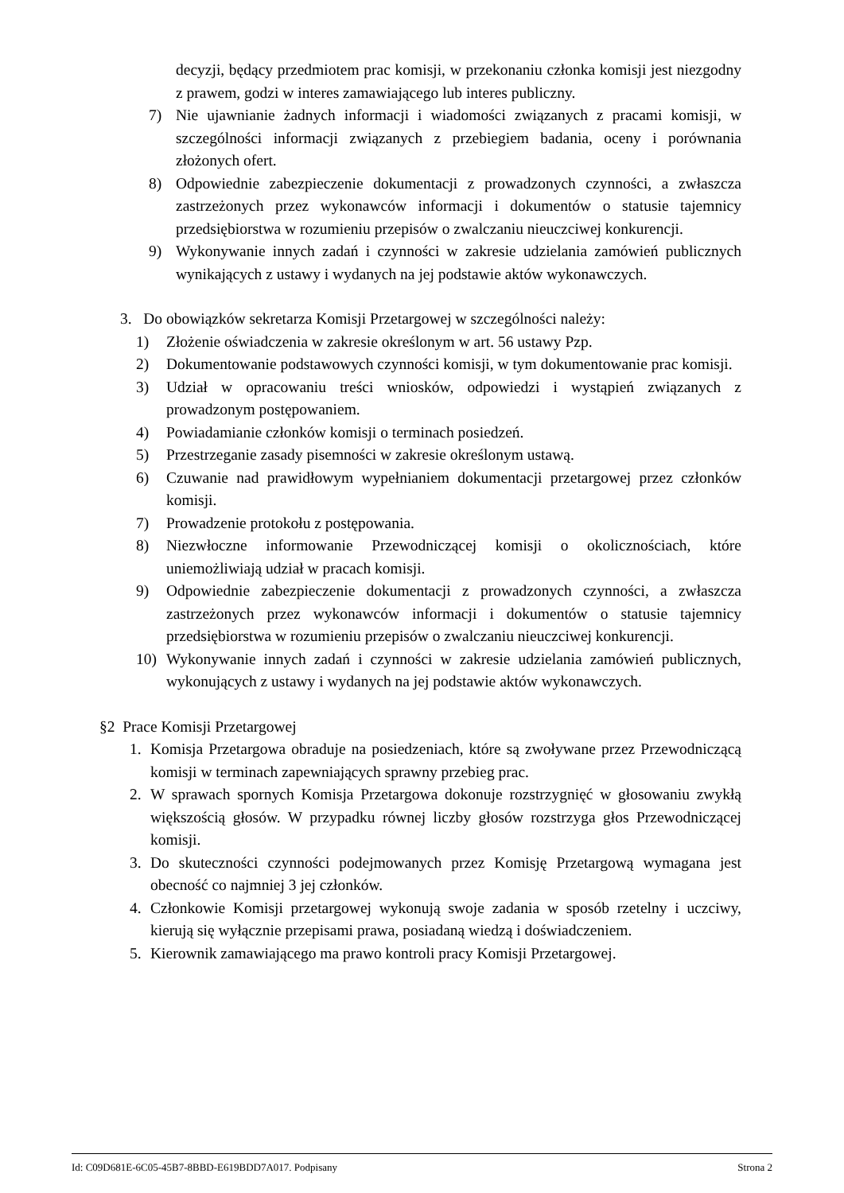decyzji, będący przedmiotem prac komisji, w przekonaniu członka komisji jest niezgodny z prawem, godzi w interes zamawiającego lub interes publiczny.
7) Nie ujawnianie żadnych informacji i wiadomości związanych z pracami komisji, w szczególności informacji związanych z przebiegiem badania, oceny i porównania złożonych ofert.
8) Odpowiednie zabezpieczenie dokumentacji z prowadzonych czynności, a zwłaszcza zastrzeżonych przez wykonawców informacji i dokumentów o statusie tajemnicy przedsiębiorstwa w rozumieniu przepisów o zwalczaniu nieuczciwej konkurencji.
9) Wykonywanie innych zadań i czynności w zakresie udzielania zamówień publicznych wynikających z ustawy i wydanych na jej podstawie aktów wykonawczych.
3. Do obowiązków sekretarza Komisji Przetargowej w szczególności należy:
1) Złożenie oświadczenia w zakresie określonym w art. 56 ustawy Pzp.
2) Dokumentowanie podstawowych czynności komisji, w tym dokumentowanie prac komisji.
3) Udział w opracowaniu treści wniosków, odpowiedzi i wystąpień związanych z prowadzonym postępowaniem.
4) Powiadamianie członków komisji o terminach posiedzeń.
5) Przestrzeganie zasady pisemności w zakresie określonym ustawą.
6) Czuwanie nad prawidłowym wypełnianiem dokumentacji przetargowej przez członków komisji.
7) Prowadzenie protokołu z postępowania.
8) Niezwłoczne informowanie Przewodniczącej komisji o okolicznościach, które uniemożliwiają udział w pracach komisji.
9) Odpowiednie zabezpieczenie dokumentacji z prowadzonych czynności, a zwłaszcza zastrzeżonych przez wykonawców informacji i dokumentów o statusie tajemnicy przedsiębiorstwa w rozumieniu przepisów o zwalczaniu nieuczciwej konkurencji.
10) Wykonywanie innych zadań i czynności w zakresie udzielania zamówień publicznych, wykonujących z ustawy i wydanych na jej podstawie aktów wykonawczych.
§2 Prace Komisji Przetargowej
1. Komisja Przetargowa obraduje na posiedzeniach, które są zwoływane przez Przewodniczącą komisji w terminach zapewniających sprawny przebieg prac.
2. W sprawach spornych Komisja Przetargowa dokonuje rozstrzygnięć w głosowaniu zwykłą większością głosów. W przypadku równej liczby głosów rozstrzyga głos Przewodniczącej komisji.
3. Do skuteczności czynności podejmowanych przez Komisję Przetargową wymagana jest obecność co najmniej 3 jej członków.
4. Członkowie Komisji przetargowej wykonują swoje zadania w sposób rzetelny i uczciwy, kierują się wyłącznie przepisami prawa, posiadaną wiedzą i doświadczeniem.
5. Kierownik zamawiającego ma prawo kontroli pracy Komisji Przetargowej.
Id: C09D681E-6C05-45B7-8BBD-E619BDD7A017. Podpisany Strona 2